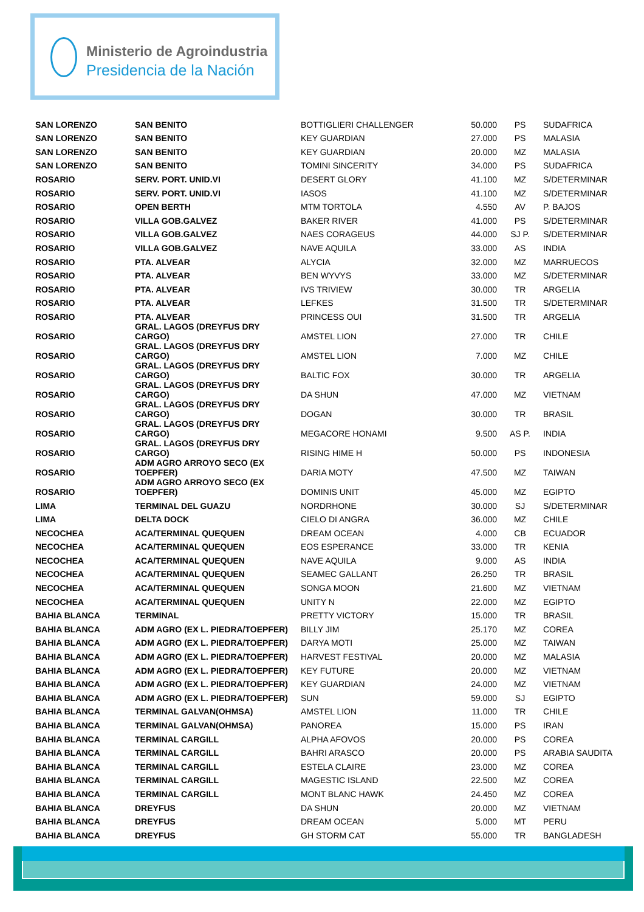Ministerio de Agroindustria
Presidencia de la Nación
| SAN LORENZO | SAN BENITO | BOTTIGLIERI CHALLENGER | 50.000 | PS | SUDAFRICA |
| SAN LORENZO | SAN BENITO | KEY GUARDIAN | 27.000 | PS | MALASIA |
| SAN LORENZO | SAN BENITO | KEY GUARDIAN | 20.000 | MZ | MALASIA |
| SAN LORENZO | SAN BENITO | TOMINI SINCERITY | 34.000 | PS | SUDAFRICA |
| ROSARIO | SERV. PORT. UNID.VI | DESERT GLORY | 41.100 | MZ | S/DETERMINAR |
| ROSARIO | SERV. PORT. UNID.VI | IASOS | 41.100 | MZ | S/DETERMINAR |
| ROSARIO | OPEN BERTH | MTM TORTOLA | 4.550 | AV | P. BAJOS |
| ROSARIO | VILLA GOB.GALVEZ | BAKER RIVER | 41.000 | PS | S/DETERMINAR |
| ROSARIO | VILLA GOB.GALVEZ | NAES CORAGEUS | 44.000 | SJ P. | S/DETERMINAR |
| ROSARIO | VILLA GOB.GALVEZ | NAVE AQUILA | 33.000 | AS | INDIA |
| ROSARIO | PTA. ALVEAR | ALYCIA | 32.000 | MZ | MARRUECOS |
| ROSARIO | PTA. ALVEAR | BEN WYVYS | 33.000 | MZ | S/DETERMINAR |
| ROSARIO | PTA. ALVEAR | IVS TRIVIEW | 30.000 | TR | ARGELIA |
| ROSARIO | PTA. ALVEAR | LEFKES | 31.500 | TR | S/DETERMINAR |
| ROSARIO | PTA. ALVEAR | PRINCESS OUI | 31.500 | TR | ARGELIA |
| ROSARIO | GRAL. LAGOS (DREYFUS DRY CARGO) | AMSTEL LION | 27.000 | TR | CHILE |
| ROSARIO | GRAL. LAGOS (DREYFUS DRY CARGO) | AMSTEL LION | 7.000 | MZ | CHILE |
| ROSARIO | GRAL. LAGOS (DREYFUS DRY CARGO) | BALTIC FOX | 30.000 | TR | ARGELIA |
| ROSARIO | GRAL. LAGOS (DREYFUS DRY CARGO) | DA SHUN | 47.000 | MZ | VIETNAM |
| ROSARIO | GRAL. LAGOS (DREYFUS DRY CARGO) | DOGAN | 30.000 | TR | BRASIL |
| ROSARIO | GRAL. LAGOS (DREYFUS DRY CARGO) | MEGACORE HONAMI | 9.500 | AS P. | INDIA |
| ROSARIO | GRAL. LAGOS (DREYFUS DRY CARGO) | RISING HIME H | 50.000 | PS | INDONESIA |
| ROSARIO | ADM AGRO ARROYO SECO (EX TOEPFER) | DARIA MOTY | 47.500 | MZ | TAIWAN |
| ROSARIO | ADM AGRO ARROYO SECO (EX TOEPFER) | DOMINIS UNIT | 45.000 | MZ | EGIPTO |
| LIMA | TERMINAL DEL GUAZU | NORDRHONE | 30.000 | SJ | S/DETERMINAR |
| LIMA | DELTA DOCK | CIELO DI ANGRA | 36.000 | MZ | CHILE |
| NECOCHEA | ACA/TERMINAL QUEQUEN | DREAM OCEAN | 4.000 | CB | ECUADOR |
| NECOCHEA | ACA/TERMINAL QUEQUEN | EOS ESPERANCE | 33.000 | TR | KENIA |
| NECOCHEA | ACA/TERMINAL QUEQUEN | NAVE AQUILA | 9.000 | AS | INDIA |
| NECOCHEA | ACA/TERMINAL QUEQUEN | SEAMEC GALLANT | 26.250 | TR | BRASIL |
| NECOCHEA | ACA/TERMINAL QUEQUEN | SONGA MOON | 21.600 | MZ | VIETNAM |
| NECOCHEA | ACA/TERMINAL QUEQUEN | UNITY N | 22.000 | MZ | EGIPTO |
| BAHIA BLANCA | TERMINAL | PRETTY VICTORY | 15.000 | TR | BRASIL |
| BAHIA BLANCA | ADM AGRO (EX L. PIEDRA/TOEPFER) | BILLY JIM | 25.170 | MZ | COREA |
| BAHIA BLANCA | ADM AGRO (EX L. PIEDRA/TOEPFER) | DARYA MOTI | 25.000 | MZ | TAIWAN |
| BAHIA BLANCA | ADM AGRO (EX L. PIEDRA/TOEPFER) | HARVEST FESTIVAL | 20.000 | MZ | MALASIA |
| BAHIA BLANCA | ADM AGRO (EX L. PIEDRA/TOEPFER) | KEY FUTURE | 20.000 | MZ | VIETNAM |
| BAHIA BLANCA | ADM AGRO (EX L. PIEDRA/TOEPFER) | KEY GUARDIAN | 24.000 | MZ | VIETNAM |
| BAHIA BLANCA | ADM AGRO (EX L. PIEDRA/TOEPFER) | SUN | 59.000 | SJ | EGIPTO |
| BAHIA BLANCA | TERMINAL GALVAN(OHMSA) | AMSTEL LION | 11.000 | TR | CHILE |
| BAHIA BLANCA | TERMINAL GALVAN(OHMSA) | PANOREA | 15.000 | PS | IRAN |
| BAHIA BLANCA | TERMINAL CARGILL | ALPHA AFOVOS | 20.000 | PS | COREA |
| BAHIA BLANCA | TERMINAL CARGILL | BAHRI ARASCO | 20.000 | PS | ARABIA SAUDITA |
| BAHIA BLANCA | TERMINAL CARGILL | ESTELA CLAIRE | 23.000 | MZ | COREA |
| BAHIA BLANCA | TERMINAL CARGILL | MAGESTIC ISLAND | 22.500 | MZ | COREA |
| BAHIA BLANCA | TERMINAL CARGILL | MONT BLANC HAWK | 24.450 | MZ | COREA |
| BAHIA BLANCA | DREYFUS | DA SHUN | 20.000 | MZ | VIETNAM |
| BAHIA BLANCA | DREYFUS | DREAM OCEAN | 5.000 | MT | PERU |
| BAHIA BLANCA | DREYFUS | GH STORM CAT | 55.000 | TR | BANGLADESH |